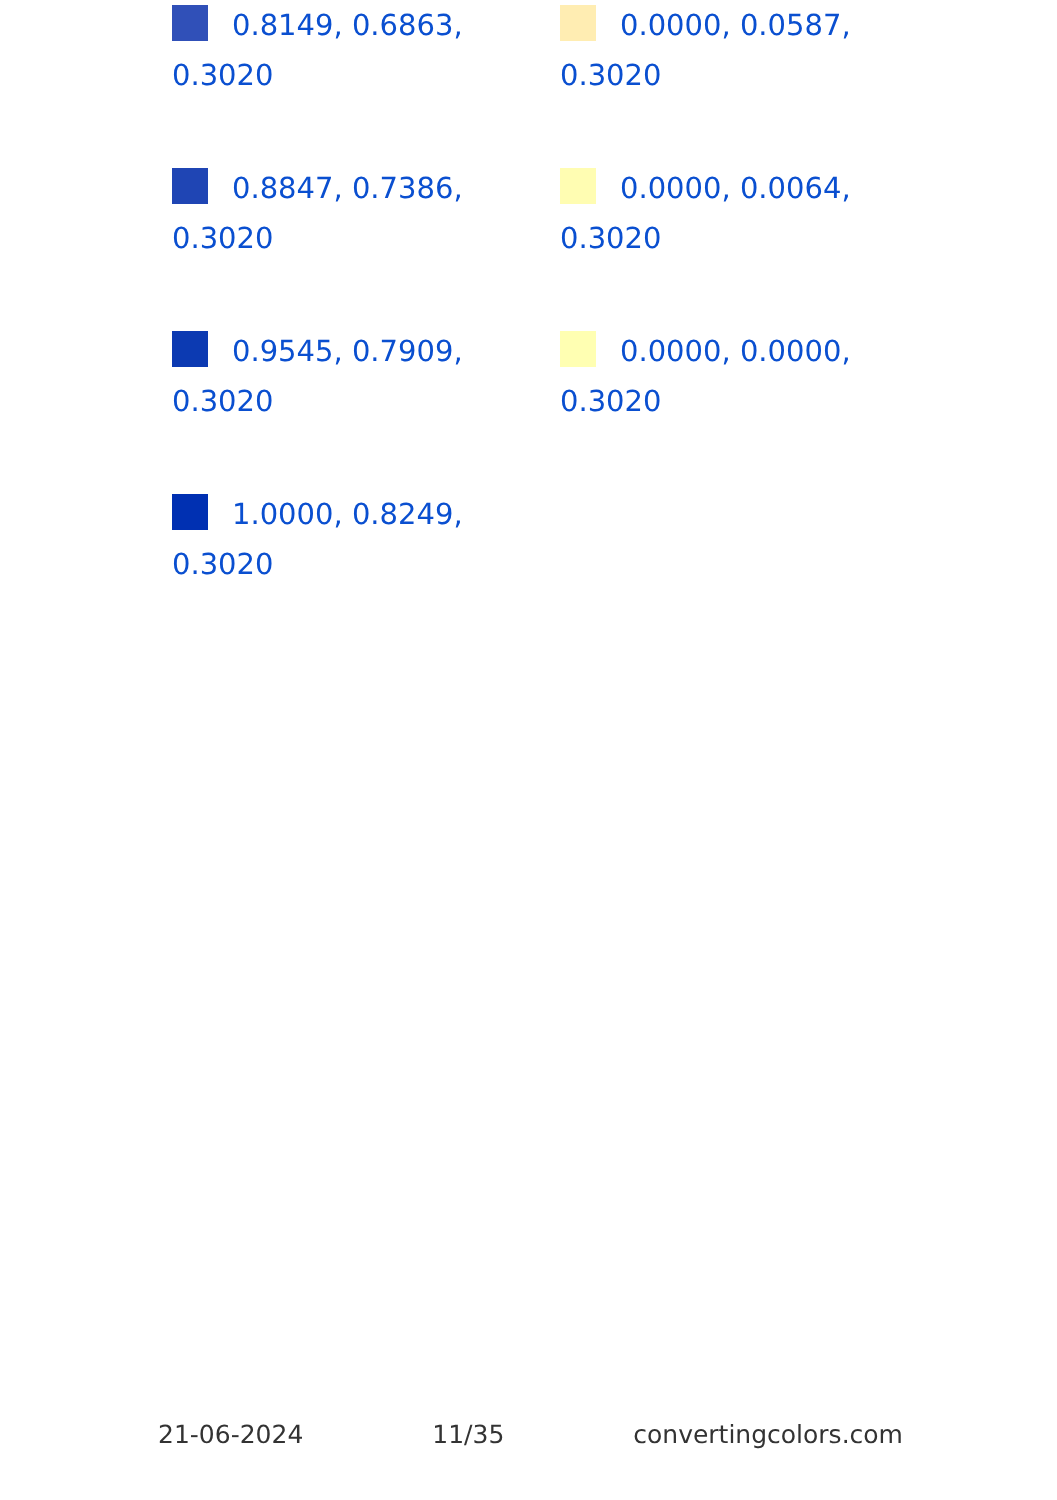0.8149, 0.6863, 0.3020
0.0000, 0.0587, 0.3020
0.8847, 0.7386, 0.3020
0.0000, 0.0064, 0.3020
0.9545, 0.7909, 0.3020
0.0000, 0.0000, 0.3020
1.0000, 0.8249, 0.3020
21-06-2024 11/35 convertingcolors.com